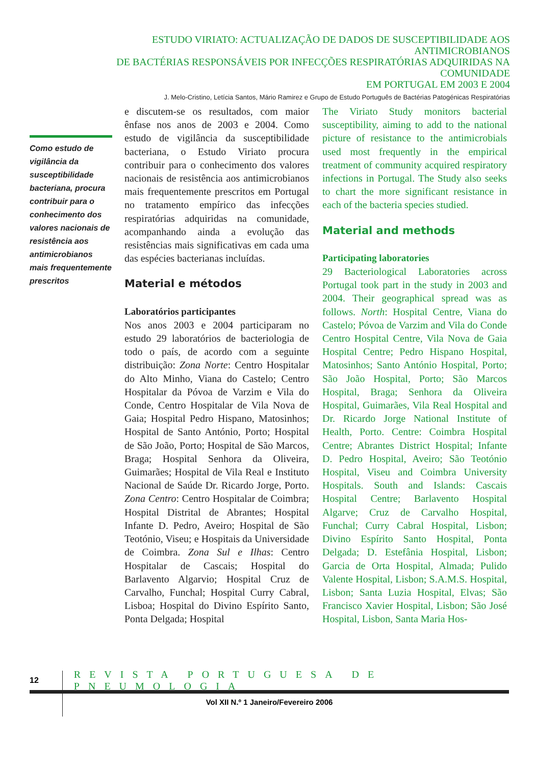ESTUDO VIRIATO: ACTUALIZAÇÃO DE DADOS DE SUSCEPTIBILIDADE AOS ANTIMICROBIANOS
DE BACTÉRIAS RESPONSÁVEIS POR INFECÇÕES RESPIRATÓRIAS ADQUIRIDAS NA COMUNIDADE
EM PORTUGAL EM 2003 E 2004
J. Melo-Cristino, Letícia Santos, Mário Ramirez e Grupo de Estudo Português de Bactérias Patogénicas Respiratórias
Como estudo de vigilância da susceptibilidade bacteriana, procura contribuir para o conhecimento dos valores nacionais de resistência aos antimicrobianos mais frequentemente prescritos
e discutem-se os resultados, com maior ênfase nos anos de 2003 e 2004. Como estudo de vigilância da susceptibilidade bacteriana, o Estudo Viriato procura contribuir para o conhecimento dos valores nacionais de resistência aos antimicrobianos mais frequentemente prescritos em Portugal no tratamento empírico das infecções respiratórias adquiridas na comunidade, acompanhando ainda a evolução das resistências mais significativas em cada uma das espécies bacterianas incluídas.
Material e métodos
Laboratórios participantes
Nos anos 2003 e 2004 participaram no estudo 29 laboratórios de bacteriologia de todo o país, de acordo com a seguinte distribuição: Zona Norte: Centro Hospitalar do Alto Minho, Viana do Castelo; Centro Hospitalar da Póvoa de Varzim e Vila do Conde, Centro Hospitalar de Vila Nova de Gaia; Hospital Pedro Hispano, Matosinhos; Hospital de Santo António, Porto; Hospital de São João, Porto; Hospital de São Marcos, Braga; Hospital Senhora da Oliveira, Guimarães; Hospital de Vila Real e Instituto Nacional de Saúde Dr. Ricardo Jorge, Porto. Zona Centro: Centro Hospitalar de Coimbra; Hospital Distrital de Abrantes; Hospital Infante D. Pedro, Aveiro; Hospital de São Teotónio, Viseu; e Hospitais da Universidade de Coimbra. Zona Sul e Ilhas: Centro Hospitalar de Cascais; Hospital do Barlavento Algarvio; Hospital Cruz de Carvalho, Funchal; Hospital Curry Cabral, Lisboa; Hospital do Divino Espírito Santo, Ponta Delgada; Hospital
The Viriato Study monitors bacterial susceptibility, aiming to add to the national picture of resistance to the antimicrobials used most frequently in the empirical treatment of community acquired respiratory infections in Portugal. The Study also seeks to chart the more significant resistance in each of the bacteria species studied.
Material and methods
Participating laboratories
29 Bacteriological Laboratories across Portugal took part in the study in 2003 and 2004. Their geographical spread was as follows. North: Hospital Centre, Viana do Castelo; Póvoa de Varzim and Vila do Conde Centro Hospital Centre, Vila Nova de Gaia Hospital Centre; Pedro Hispano Hospital, Matosinhos; Santo António Hospital, Porto; São João Hospital, Porto; São Marcos Hospital, Braga; Senhora da Oliveira Hospital, Guimarães, Vila Real Hospital and Dr. Ricardo Jorge National Institute of Health, Porto. Centre: Coimbra Hospital Centre; Abrantes District Hospital; Infante D. Pedro Hospital, Aveiro; São Teotónio Hospital, Viseu and Coimbra University Hospitals. South and Islands: Cascais Hospital Centre; Barlavento Hospital Algarve; Cruz de Carvalho Hospital, Funchal; Curry Cabral Hospital, Lisbon; Divino Espírito Santo Hospital, Ponta Delgada; D. Estefânia Hospital, Lisbon; Garcia de Orta Hospital, Almada; Pulido Valente Hospital, Lisbon; S.A.M.S. Hospital, Lisbon; Santa Luzia Hospital, Elvas; São Francisco Xavier Hospital, Lisbon; São José Hospital, Lisbon, Santa Maria Hos-
12 REVISTA PORTUGUESA DE PNEUMOLOGIA
Vol XII N.º 1 Janeiro/Fevereiro 2006